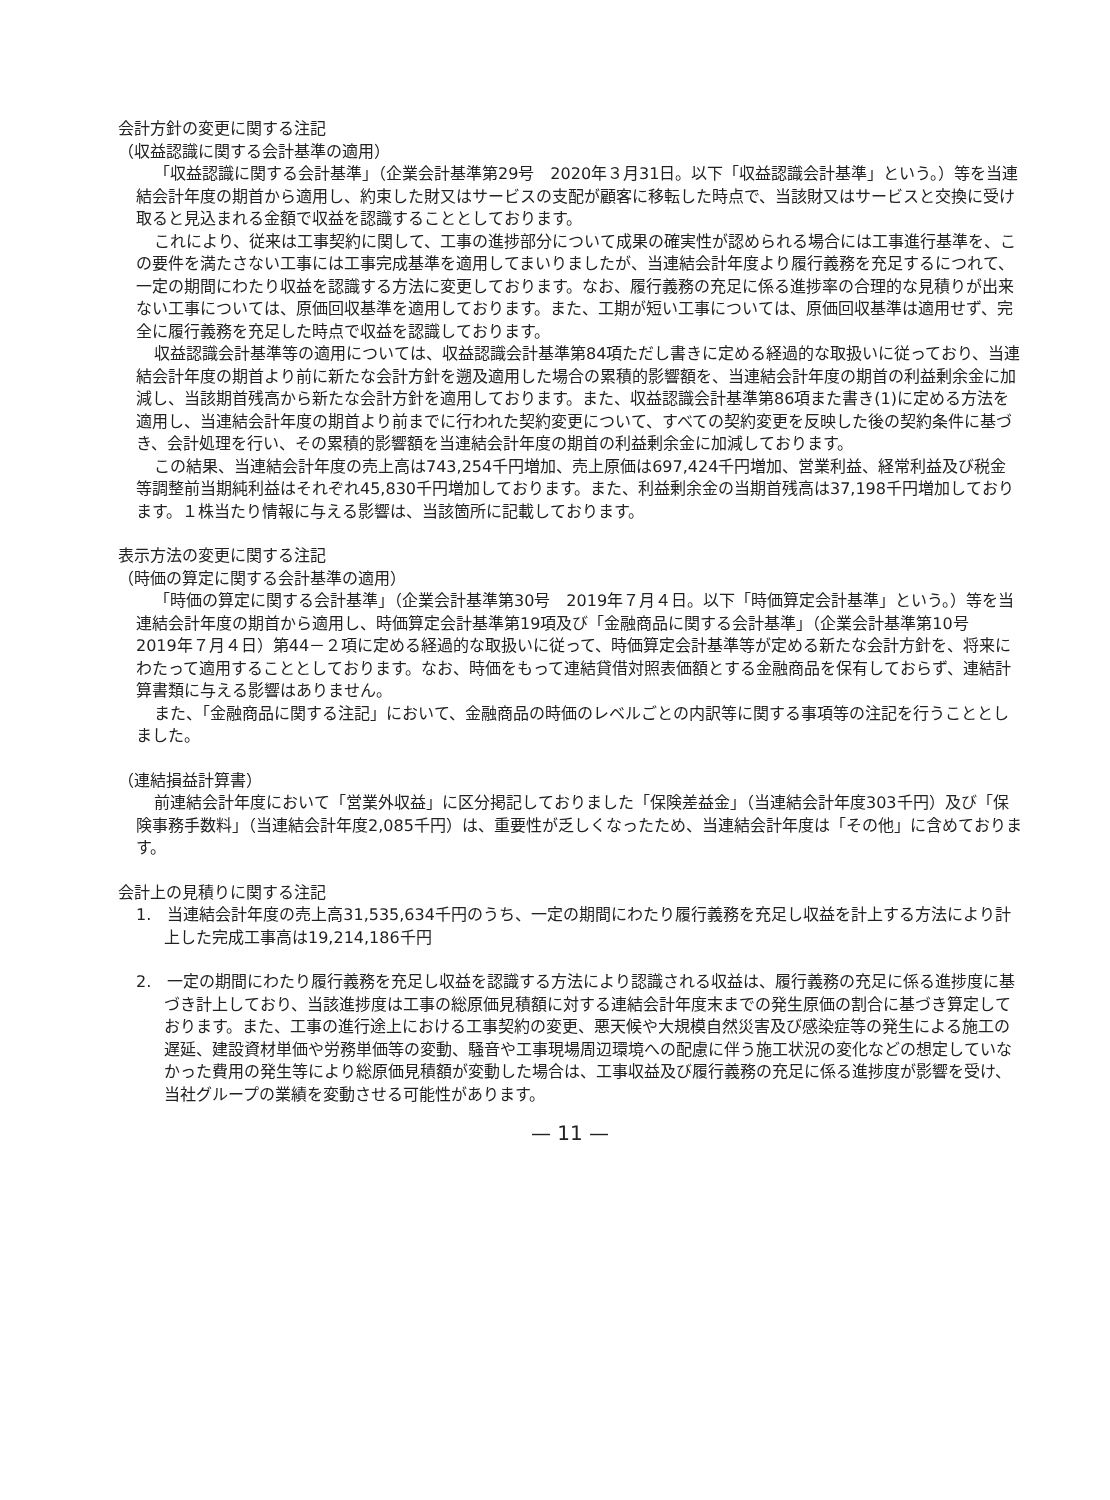会計方針の変更に関する注記
（収益認識に関する会計基準の適用）
「収益認識に関する会計基準」（企業会計基準第29号　2020年３月31日。以下「収益認識会計基準」という。）等を当連結会計年度の期首から適用し、約束した財又はサービスの支配が顧客に移転した時点で、当該財又はサービスと交換に受け取ると見込まれる金額で収益を認識することとしております。
これにより、従来は工事契約に関して、工事の進捗部分について成果の確実性が認められる場合には工事進行基準を、この要件を満たさない工事には工事完成基準を適用してまいりましたが、当連結会計年度より履行義務を充足するにつれて、一定の期間にわたり収益を認識する方法に変更しております。なお、履行義務の充足に係る進捗率の合理的な見積りが出来ない工事については、原価回収基準を適用しております。また、工期が短い工事については、原価回収基準は適用せず、完全に履行義務を充足した時点で収益を認識しております。
収益認識会計基準等の適用については、収益認識会計基準第84項ただし書きに定める経過的な取扱いに従っており、当連結会計年度の期首より前に新たな会計方針を遡及適用した場合の累積的影響額を、当連結会計年度の期首の利益剰余金に加減し、当該期首残高から新たな会計方針を適用しております。また、収益認識会計基準第86項また書き(1)に定める方法を適用し、当連結会計年度の期首より前までに行われた契約変更について、すべての契約変更を反映した後の契約条件に基づき、会計処理を行い、その累積的影響額を当連結会計年度の期首の利益剰余金に加減しております。
この結果、当連結会計年度の売上高は743,254千円増加、売上原価は697,424千円増加、営業利益、経常利益及び税金等調整前当期純利益はそれぞれ45,830千円増加しております。また、利益剰余金の当期首残高は37,198千円増加しております。１株当たり情報に与える影響は、当該箇所に記載しております。
表示方法の変更に関する注記
（時価の算定に関する会計基準の適用）
「時価の算定に関する会計基準」（企業会計基準第30号　2019年７月４日。以下「時価算定会計基準」という。）等を当連結会計年度の期首から適用し、時価算定会計基準第19項及び「金融商品に関する会計基準」（企業会計基準第10号　2019年７月４日）第44－２項に定める経過的な取扱いに従って、時価算定会計基準等が定める新たな会計方針を、将来にわたって適用することとしております。なお、時価をもって連結貸借対照表価額とする金融商品を保有しておらず、連結計算書類に与える影響はありません。
また、「金融商品に関する注記」において、金融商品の時価のレベルごとの内訳等に関する事項等の注記を行うこととしました。
（連結損益計算書）
前連結会計年度において「営業外収益」に区分掲記しておりました「保険差益金」（当連結会計年度303千円）及び「保険事務手数料」（当連結会計年度2,085千円）は、重要性が乏しくなったため、当連結会計年度は「その他」に含めております。
会計上の見積りに関する注記
1.　当連結会計年度の売上高31,535,634千円のうち、一定の期間にわたり履行義務を充足し収益を計上する方法により計上した完成工事高は19,214,186千円
2.　一定の期間にわたり履行義務を充足し収益を認識する方法により認識される収益は、履行義務の充足に係る進捗度に基づき計上しており、当該進捗度は工事の総原価見積額に対する連結会計年度末までの発生原価の割合に基づき算定しております。また、工事の進行途上における工事契約の変更、悪天候や大規模自然災害及び感染症等の発生による施工の遅延、建設資材単価や労務単価等の変動、騒音や工事現場周辺環境への配慮に伴う施工状況の変化などの想定していなかった費用の発生等により総原価見積額が変動した場合は、工事収益及び履行義務の充足に係る進捗度が影響を受け、当社グループの業績を変動させる可能性があります。
— 11 —